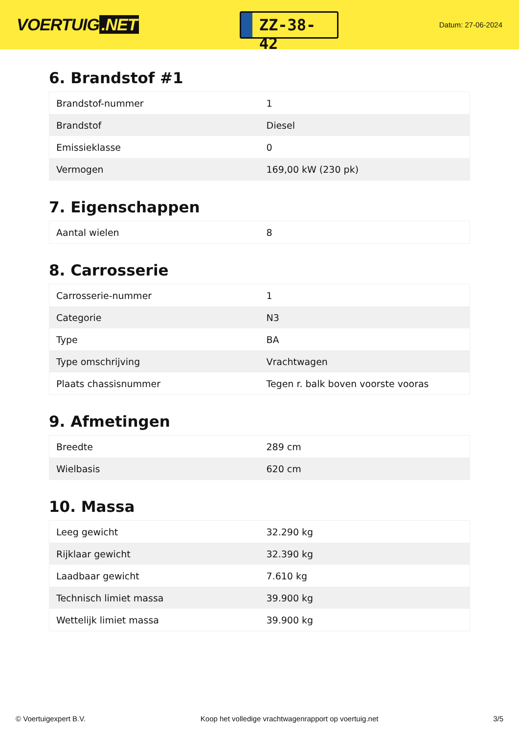VOERTUIG.NET
ZZ-38-42
Datum: 27-06-2024
6. Brandstof #1
| Brandstof-nummer | 1 |
| Brandstof | Diesel |
| Emissieklasse | 0 |
| Vermogen | 169,00 kW (230 pk) |
7. Eigenschappen
| Aantal wielen | 8 |
8. Carrosserie
| Carrosserie-nummer | 1 |
| Categorie | N3 |
| Type | BA |
| Type omschrijving | Vrachtwagen |
| Plaats chassisnummer | Tegen r. balk boven voorste vooras |
9. Afmetingen
| Breedte | 289 cm |
| Wielbasis | 620 cm |
10. Massa
| Leeg gewicht | 32.290 kg |
| Rijklaar gewicht | 32.390 kg |
| Laadbaar gewicht | 7.610 kg |
| Technisch limiet massa | 39.900 kg |
| Wettelijk limiet massa | 39.900 kg |
© Voertuigexpert B.V. Koop het volledige vrachtwagenrapport op voertuig.net 3/5